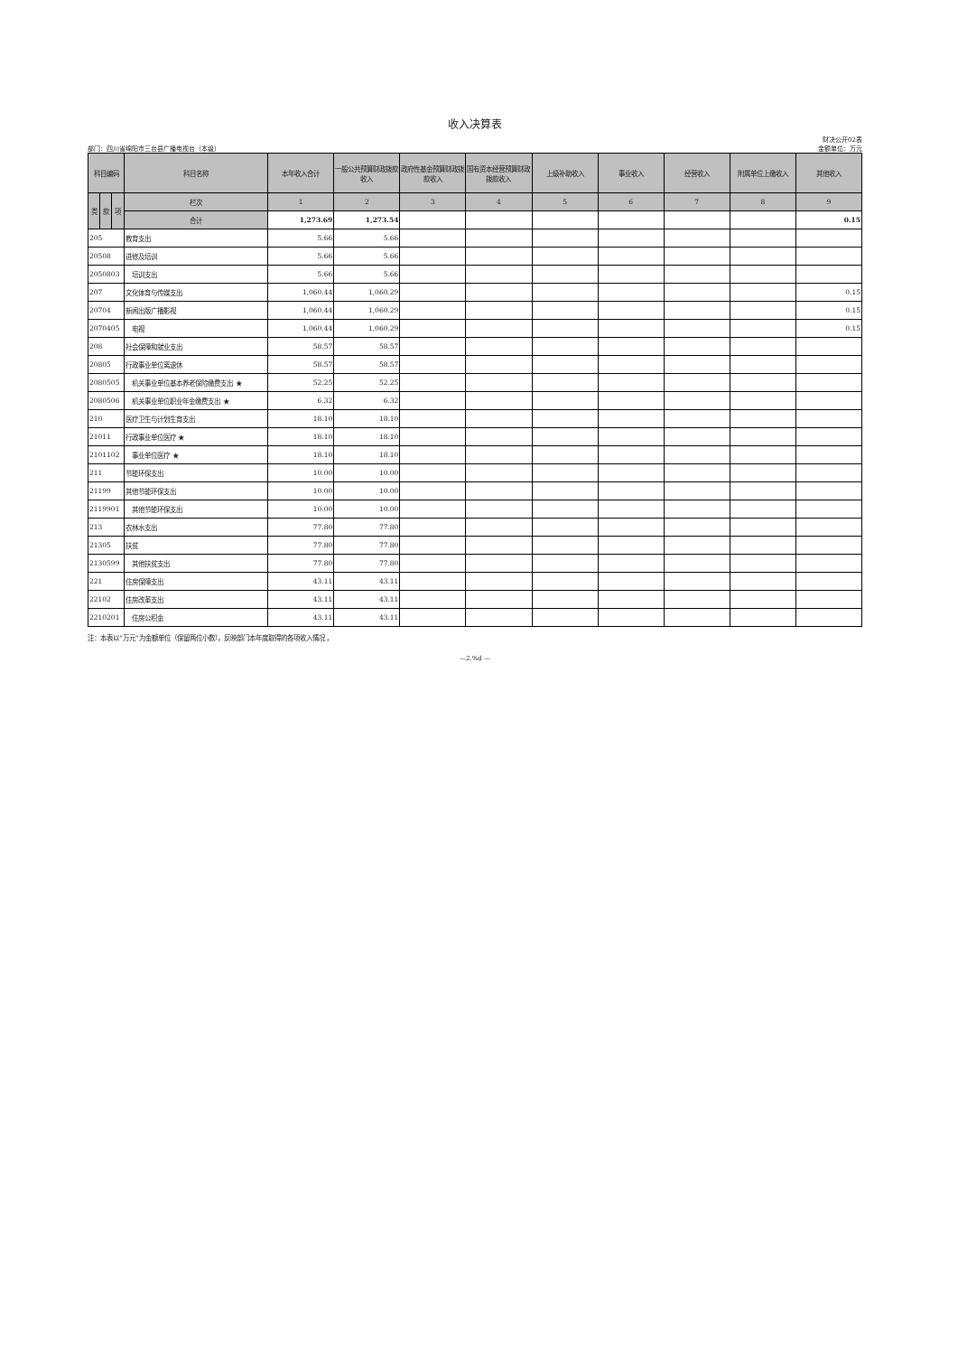收入决算表
部门：四川省绵阳市三台县广播电视台（本级）
财决公开02表
金额单位：万元
| 科目编码 | | | 科目名称 | 本年收入合计 | 一般公共预算财政拨款收入 | 政府性基金预算财政拨款收入 | 国有资本经营预算财政拨款收入 | 上级补助收入 | 事业收入 | 经营收入 | 附属单位上缴收入 | 其他收入 |
| --- | --- | --- | --- | --- | --- | --- | --- | --- | --- | --- | --- | --- |
| 类 | 款 | 项 | 栏次 | 1 | 2 | 3 | 4 | 5 | 6 | 7 | 8 | 9 |
| | | | 合计 | 1,273.69 | 1,273.54 | | | | | | | 0.15 |
| 205 | | | 教育支出 | 5.66 | 5.66 | | | | | | | |
| 20508 | | | 进修及培训 | 5.66 | 5.66 | | | | | | | |
| 2050803 | | | 培训支出 | 5.66 | 5.66 | | | | | | | |
| 207 | | | 文化体育与传媒支出 | 1,060.44 | 1,060.29 | | | | | | | 0.15 |
| 20704 | | | 新闻出版广播影视 | 1,060.44 | 1,060.29 | | | | | | | 0.15 |
| 2070405 | | | 电视 | 1,060.44 | 1,060.29 | | | | | | | 0.15 |
| 208 | | | 社会保障和就业支出 | 58.57 | 58.57 | | | | | | | |
| 20805 | | | 行政事业单位离退休 | 58.57 | 58.57 | | | | | | | |
| 2080505 | | | 机关事业单位基本养老保险缴费支出 ★ | 52.25 | 52.25 | | | | | | | |
| 2080506 | | | 机关事业单位职业年金缴费支出 ★ | 6.32 | 6.32 | | | | | | | |
| 210 | | | 医疗卫生与计划生育支出 | 18.10 | 18.10 | | | | | | | |
| 21011 | | | 行政事业单位医疗 ★ | 18.10 | 18.10 | | | | | | | |
| 2101102 | | | 事业单位医疗 ★ | 18.10 | 18.10 | | | | | | | |
| 211 | | | 节能环保支出 | 10.00 | 10.00 | | | | | | | |
| 21199 | | | 其他节能环保支出 | 10.00 | 10.00 | | | | | | | |
| 2119901 | | | 其他节能环保支出 | 10.00 | 10.00 | | | | | | | |
| 213 | | | 农林水支出 | 77.80 | 77.80 | | | | | | | |
| 21305 | | | 扶贫 | 77.80 | 77.80 | | | | | | | |
| 2130599 | | | 其他扶贫支出 | 77.80 | 77.80 | | | | | | | |
| 221 | | | 住房保障支出 | 43.11 | 43.11 | | | | | | | |
| 22102 | | | 住房改革支出 | 43.11 | 43.11 | | | | | | | |
| 2210201 | | | 住房公积金 | 43.11 | 43.11 | | | | | | | |
注：本表以“万元”为金额单位（保留两位小数），反映部门本年度取得的各项收入情况 。
—2.%d —